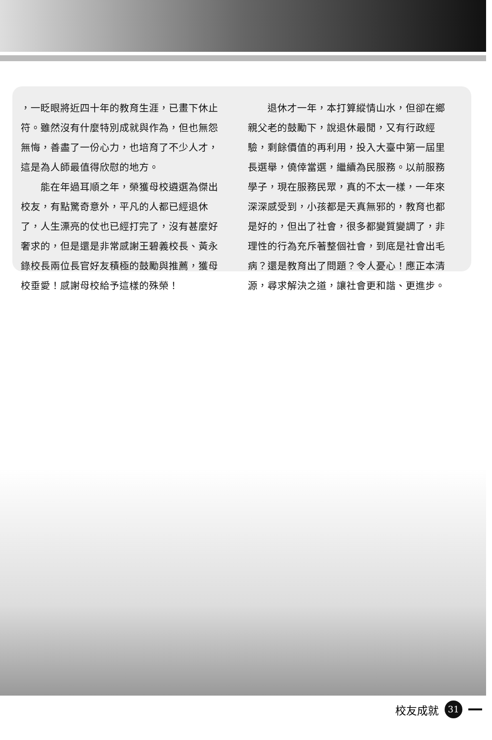，一眨眼將近四十年的教育生涯，已畫下休止符。雖然沒有什麼特別成就與作為，但也無怨無悔，善盡了一份心力，也培育了不少人才，這是為人師最值得欣慰的地方。
　　能在年過耳順之年，榮獲母校遴選為傑出校友，有點驚奇意外，平凡的人都已經退休了，人生漂亮的仗也已經打完了，沒有甚麼好奢求的，但是還是非常感謝王碧義校長、黃永錄校長兩位長官好友積極的鼓勵與推薦，獲母校垂愛！感謝母校給予這樣的殊榮！
　　退休才一年，本打算縱情山水，但卻在鄉親父老的鼓勵下，說退休最閒，又有行政經驗，剩餘價值的再利用，投入大臺中第一屆里長選舉，僥倖當選，繼續為民服務。以前服務學子，現在服務民眾，真的不太一樣，一年來深深感受到，小孩都是天真無邪的，教育也都是好的，但出了社會，很多都變質變調了，非理性的行為充斥著整個社會，到底是社會出毛病？還是教育出了問題？令人憂心！應正本清源，尋求解決之道，讓社會更和諧、更進步。
校友成就 31